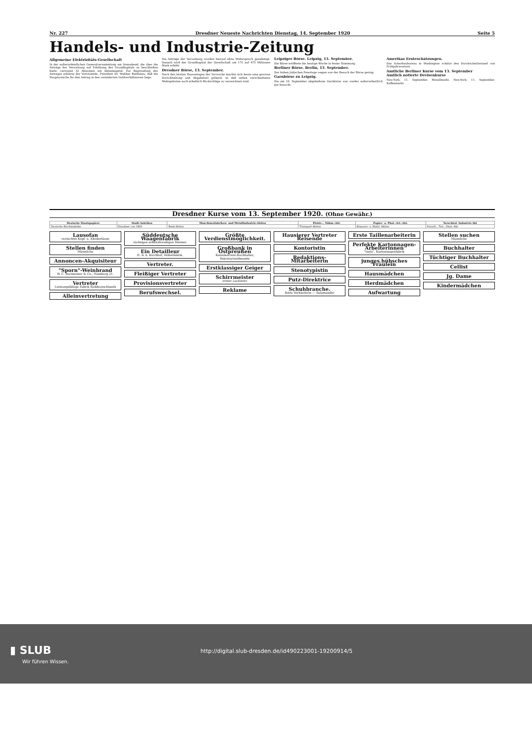Nr. 227 Dresdner Neueste Nachrichten Dienstag, 14. September 1920 Seite 5
Handels- und Industrie-Zeitung
Allgemeine Elektrizitäts-Gesellschaft
In der außerordentlichen Generalversammlung am Sonnabend, die über die Anträge der Verwaltung auf Erhöhung des Grundkapitals zu beschließen hatte, vertraten 32 Aktionäre ein Aktienkapital. Zur Begründung des Antrages erklärte der Vorsitzende, Präsident Dr. Walther Rathenau, daß die Hauptursache für den Antrag in den veränderten Geldverhältnissen liege.
Die Anträge der Verwaltung wurden hierauf ohne Widerspruch genehmigt. Danach wird das Grundkapital der Gesellschaft um 175 auf 475 Millionen Mark erhöht.
Dresdner Börse, 13. September.
Nach den letzten Haussetagen der Vorwoche machte sich heute eine gewisse Zurückhaltung und Abgabelust geltend, so daß neben verschiedenen Mehrgeboten auch erheblich Rückschläge zu verzeichnen sind.
Leipziger Börse. Leipzig, 13. September.
Die Börse eröffnete die heutige Woche in fester Stimmung.
Berliner Börse. Berlin, 13. September.
Der hohen jüdischen Feiertage wegen war der Besuch der Börse gering.
Garnbörse zu Leipzig.
Die am 10. September abgehaltene Garnbörse war wieder außerordentlich gut besucht.
Amerikas Ernteschätzungen.
Das Ackerbaubureau in Washington schätzt den Durchschnittsstand von Frühjahrsweizen.
Amtliche Berliner Kurse vom 13. September
Amtlich notierte Devisenkurse
New-York, 11. September. Metallmarkt. New-York, 11. September. Kaffeemarkt.
Dresdner Kurse vom 13. September 1920. (Ohne Gewähr.)
| Deutsche Staatspapiere | Stadt-Anleihen | Maschinenfabriken- und Metallindustrie-Aktien | Elektr.-, Nähm.-Akt. | Papier- u. Phot.-Art.-Akt. | Verschied. Industrie-Akt |
| --- | --- | --- | --- | --- | --- |
| Deutsche Reichsanleihe | Dresdner von 1893 | Bank-Aktien | Transport-Aktien | Brauerei- u. Malzf.-Aktien | Porzell.-, Ton-, Glasi.-Akt. |
Lausofan
vernichtet Kopf- u. Kleiderläuse
Stellen finden
Männliche
Annoncen-Akquisiteur
"Sporn"-Weinbrand
W. C. Burmeister & Co., Hamburg 21.
Vertreter
Leistungsfähige Fabrik Süddeutschlands
Alleinvertretung
Süddeutsche Waagenfabrik
tüchtigen arbeitsfreudigen Meister.
Ein Detailleur
H. & A. Kirchhof, Möbelfabrik.
Vertreter.
Fleißiger Vertreter
Provisionsvertreter
Berufswechsel.
Größte Verdienstmöglichkeit.
Großbank in Ostpreußen
Kontokorrent-Buchhalter, Sekretariatsbeamte
Erstklassiger Geiger
Schirrmeister
erster Lackierer
Reklame
Hausierer Vertreter Reisende
Kontoristin
Redaktions-Mitarbeiterin
Stenotypistin
Putz-Direktrice
Schuhbranche.
flotte Verkäuferin — Salamander
Erste Taillenarbeiterin
Perfekte Kartonnagen-Arbeiterinnen
"Isola", Kartonnagenfabrik
junges hübsches Fräulein
Hausmädchen
Herdmädchen
Aufwartung
Stellen suchen
Männliche
Buchhalter
Tüchtiger Buchhalter
Cellist
Jg. Dame
Kindermädchen
▮ SLUB
Wir führen Wissen.
http://digital.slub-dresden.de/id490223001-19200914/5